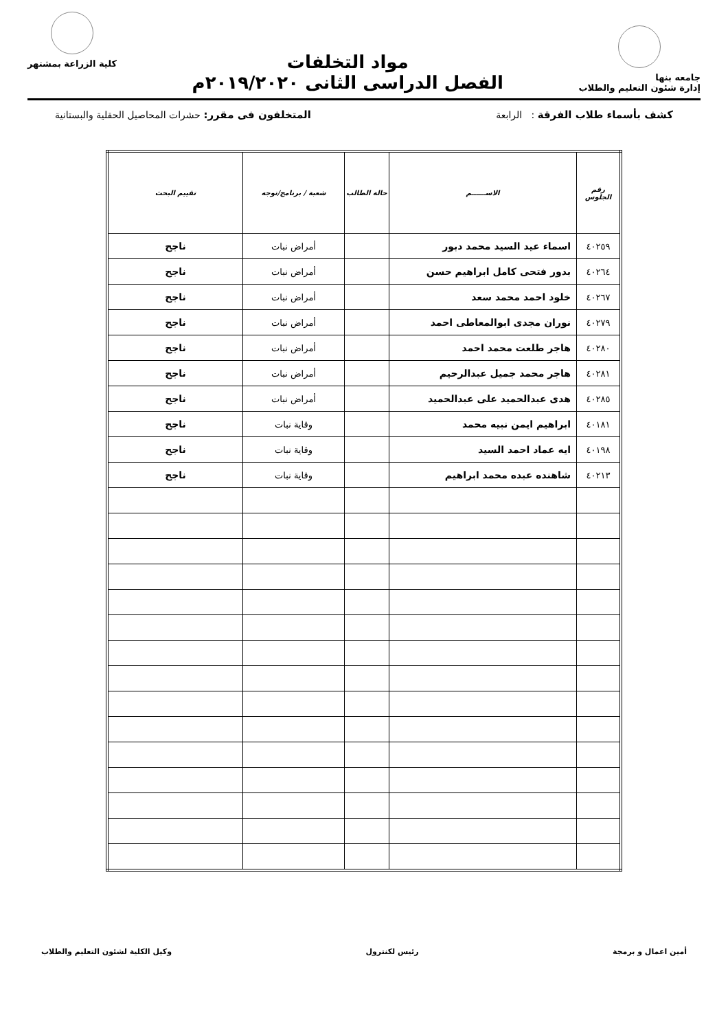جامعه بنها
إدارة شئون التعليم والطلاب
مواد التخلفات
الفصل الدراسى الثانى ٢٠١٩/٢٠٢٠م
كلية الزراعة بمشتهر
كشف بأسماء طلاب الفرقة : الرابعة المتخلفون فى مقرر: حشرات المحاصيل الحقلية والبستانية
| رقم الجلوس | الاســــــم | حالة الطالب | شعبة / برنامج/توجه | تقييم البحث |
| --- | --- | --- | --- | --- |
| ٤٠٢٥٩ | اسماء عيد السيد محمد دبور | | أمراض نبات | ناجح |
| ٤٠٢٦٤ | بدور فتحى كامل ابراهيم حسن | | أمراض نبات | ناجح |
| ٤٠٢٦٧ | خلود احمد محمد سعد | | أمراض نبات | ناجح |
| ٤٠٢٧٩ | نوران مجدى ابوالمعاطى احمد | | أمراض نبات | ناجح |
| ٤٠٢٨٠ | هاجر طلعت محمد احمد | | أمراض نبات | ناجح |
| ٤٠٢٨١ | هاجر محمد جميل عبدالرحيم | | أمراض نبات | ناجح |
| ٤٠٢٨٥ | هدى عبدالحميد على عبدالحميد | | أمراض نبات | ناجح |
| ٤٠١٨١ | ابراهيم ايمن نبيه محمد | | وقاية نبات | ناجح |
| ٤٠١٩٨ | ايه عماد احمد السيد | | وقاية نبات | ناجح |
| ٤٠٢١٣ | شاهنده عبده محمد ابراهيم | | وقاية نبات | ناجح |
أمين اعمال و برمجة رئيس لكنترول وكيل الكلية لشئون التعليم والطلاب